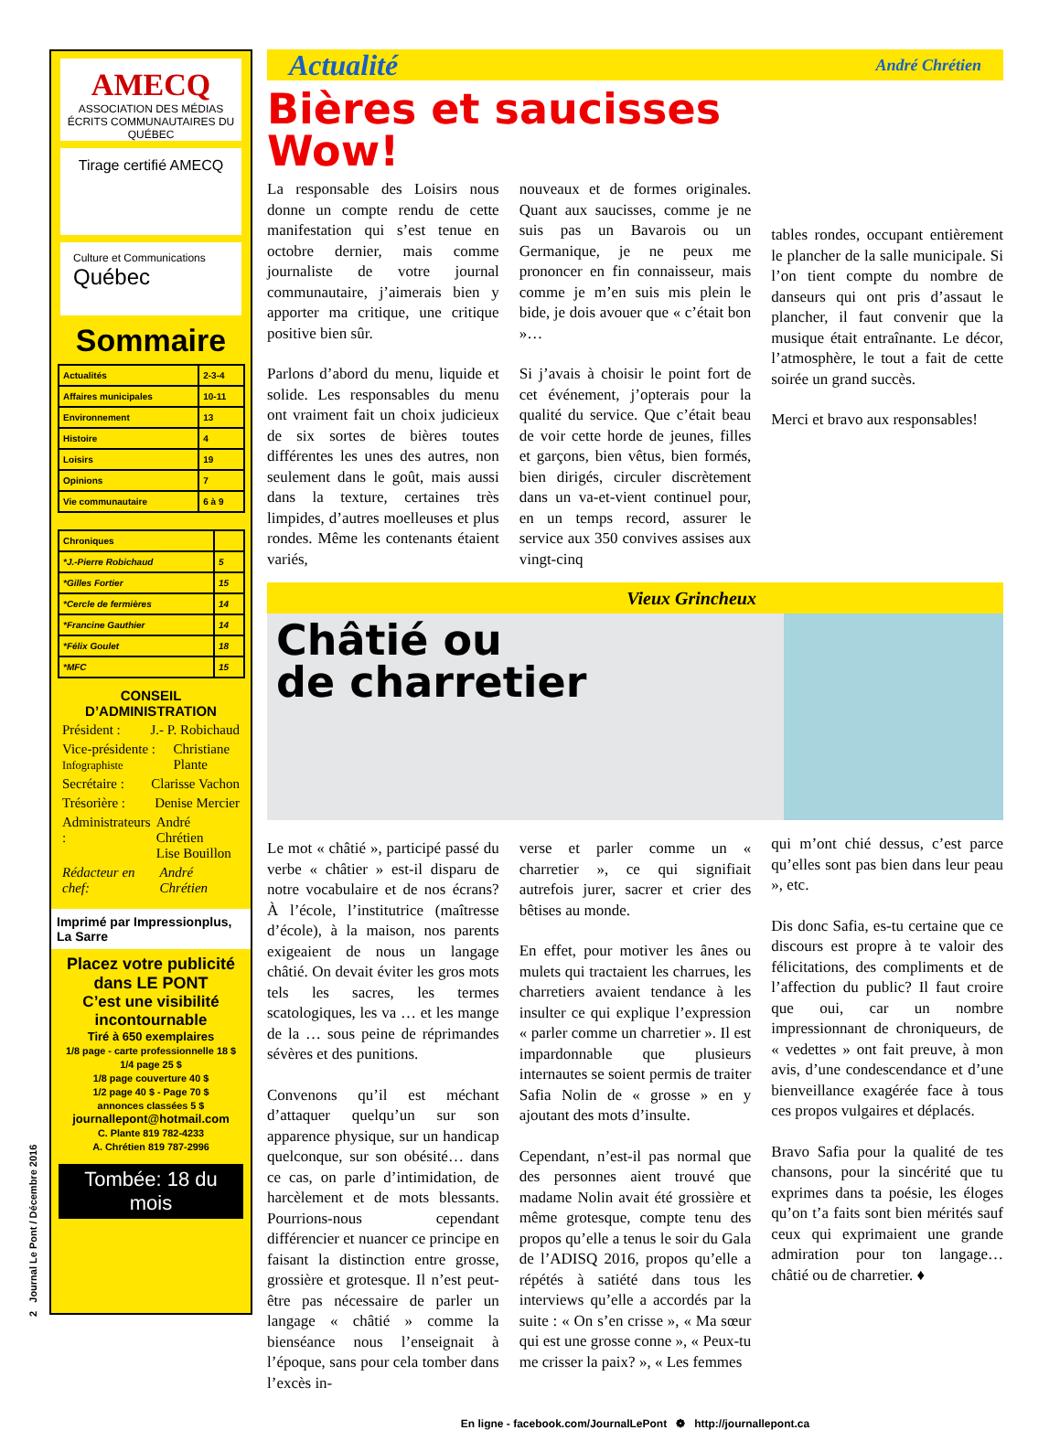2 Journal Le Pont / Décembre 2016
AMECQ
ASSOCIATION DES MÉDIAS ÉCRITS COMMUNAUTAIRES DU QUÉBEC
Tirage certifié AMECQ
Culture et Communications
Québec
Sommaire
| Actualités | 2-3-4 |
| Affaires municipales | 10-11 |
| Environnement | 13 |
| Histoire | 4 |
| Loisirs | 19 |
| Opinions | 7 |
| Vie communautaire | 6 à 9 |
| Chroniques | |
| *J.-Pierre Robichaud | 5 |
| *Gilles Fortier | 15 |
| *Cercle de fermières | 14 |
| *Francine Gauthier | 14 |
| *Félix Goulet | 18 |
| *MFC | 15 |
CONSEIL D’ADMINISTRATION
Président : J.- P. Robichaud
Vice-présidente : Infographiste Christiane Plante
Secrétaire : Clarisse Vachon
Trésorière : Denise Mercier
Administrateurs : André Chrétien
Lise Bouillon
Rédacteur en chef: André Chrétien
Imprimé par Impressionplus, La Sarre
Placez votre publicité dans LE PONT
C’est une visibilité incontournable
Tiré à 650 exemplaires
1/8 page - carte professionnelle 18 $
1/4 page 25 $
1/8 page couverture 40 $
1/2 page 40 $ - Page 70 $
annonces classées 5 $
journallepont@hotmail.com
C. Plante 819 782-4233
A. Chrétien 819 787-2996
Tombée: 18 du mois
Actualité André Chrétien
Bières et saucisses
Wow!
La responsable des Loisirs nous donne un compte rendu de cette manifestation qui s’est tenue en octobre dernier, mais comme journaliste de votre journal communautaire, j’aimerais bien y apporter ma critique, une critique positive bien sûr.
Parlons d’abord du menu, liquide et solide. Les responsables du menu ont vraiment fait un choix judicieux de six sortes de bières toutes différentes les unes des autres, non seulement dans le goût, mais aussi dans la texture, certaines très limpides, d’autres moelleuses et plus rondes. Même les contenants étaient variés,
nouveaux et de formes originales. Quant aux saucisses, comme je ne suis pas un Bavarois ou un Germanique, je ne peux me prononcer en fin connaisseur, mais comme je m’en suis mis plein le bide, je dois avouer que « c’était bon »…
Si j’avais à choisir le point fort de cet événement, j’opterais pour la qualité du service. Que c’était beau de voir cette horde de jeunes, filles et garçons, bien vêtus, bien formés, bien dirigés, circuler discrètement dans un va-et-vient continuel pour, en un temps record, assurer le service aux 350 convives assises aux vingt-cinq
tables rondes, occupant entièrement le plancher de la salle municipale. Si l’on tient compte du nombre de danseurs qui ont pris d’assaut le plancher, il faut convenir que la musique était entraînante. Le décor, l’atmosphère, le tout a fait de cette soirée un grand succès.
Merci et bravo aux responsables!
Vieux Grincheux
Châtié ou
de charretier
Le mot « châtié », participé passé du verbe « châtier » est-il disparu de notre vocabulaire et de nos écrans? À l’école, l’institutrice (maîtresse d’école), à la maison, nos parents exigeaient de nous un langage châtié. On devait éviter les gros mots tels les sacres, les termes scatologiques, les va … et les mange de la … sous peine de réprimandes sévères et des punitions.
Convenons qu’il est méchant d’attaquer quelqu’un sur son apparence physique, sur un handicap quelconque, sur son obésité… dans ce cas, on parle d’intimidation, de harcèlement et de mots blessants. Pourrions-nous cependant différencier et nuancer ce principe en faisant la distinction entre grosse, grossière et grotesque. Il n’est peut-être pas nécessaire de parler un langage « châtié » comme la bienséance nous l’enseignait à l’époque, sans pour cela tomber dans l’excès in-
verse et parler comme un « charretier », ce qui signifiait autrefois jurer, sacrer et crier des bêtises au monde.
En effet, pour motiver les ânes ou mulets qui tractaient les charrues, les charretiers avaient tendance à les insulter ce qui explique l’expression « parler comme un charretier ». Il est impardonnable que plusieurs internautes se soient permis de traiter Safia Nolin de « grosse » en y ajoutant des mots d’insulte.
Cependant, n’est-il pas normal que des personnes aient trouvé que madame Nolin avait été grossière et même grotesque, compte tenu des propos qu’elle a tenus le soir du Gala de l’ADISQ 2016, propos qu’elle a répétés à satiété dans tous les interviews qu’elle a accordés par la suite : « On s’en crisse », « Ma sœur qui est une grosse conne », « Peux-tu me crisser la paix? », « Les femmes
qui m’ont chié dessus, c’est parce qu’elles sont pas bien dans leur peau », etc.
Dis donc Safia, es-tu certaine que ce discours est propre à te valoir des félicitations, des compliments et de l’affection du public? Il faut croire que oui, car un nombre impressionnant de chroniqueurs, de « vedettes » ont fait preuve, à mon avis, d’une condescendance et d’une bienveillance exagérée face à tous ces propos vulgaires et déplacés.
Bravo Safia pour la qualité de tes chansons, pour la sincérité que tu exprimes dans ta poésie, les éloges qu’on t’a faits sont bien mérités sauf ceux qui exprimaient une grande admiration pour ton langage… châtié ou de charretier. ♦
En ligne - facebook.com/JournalLePont ❁ http://journallepont.ca